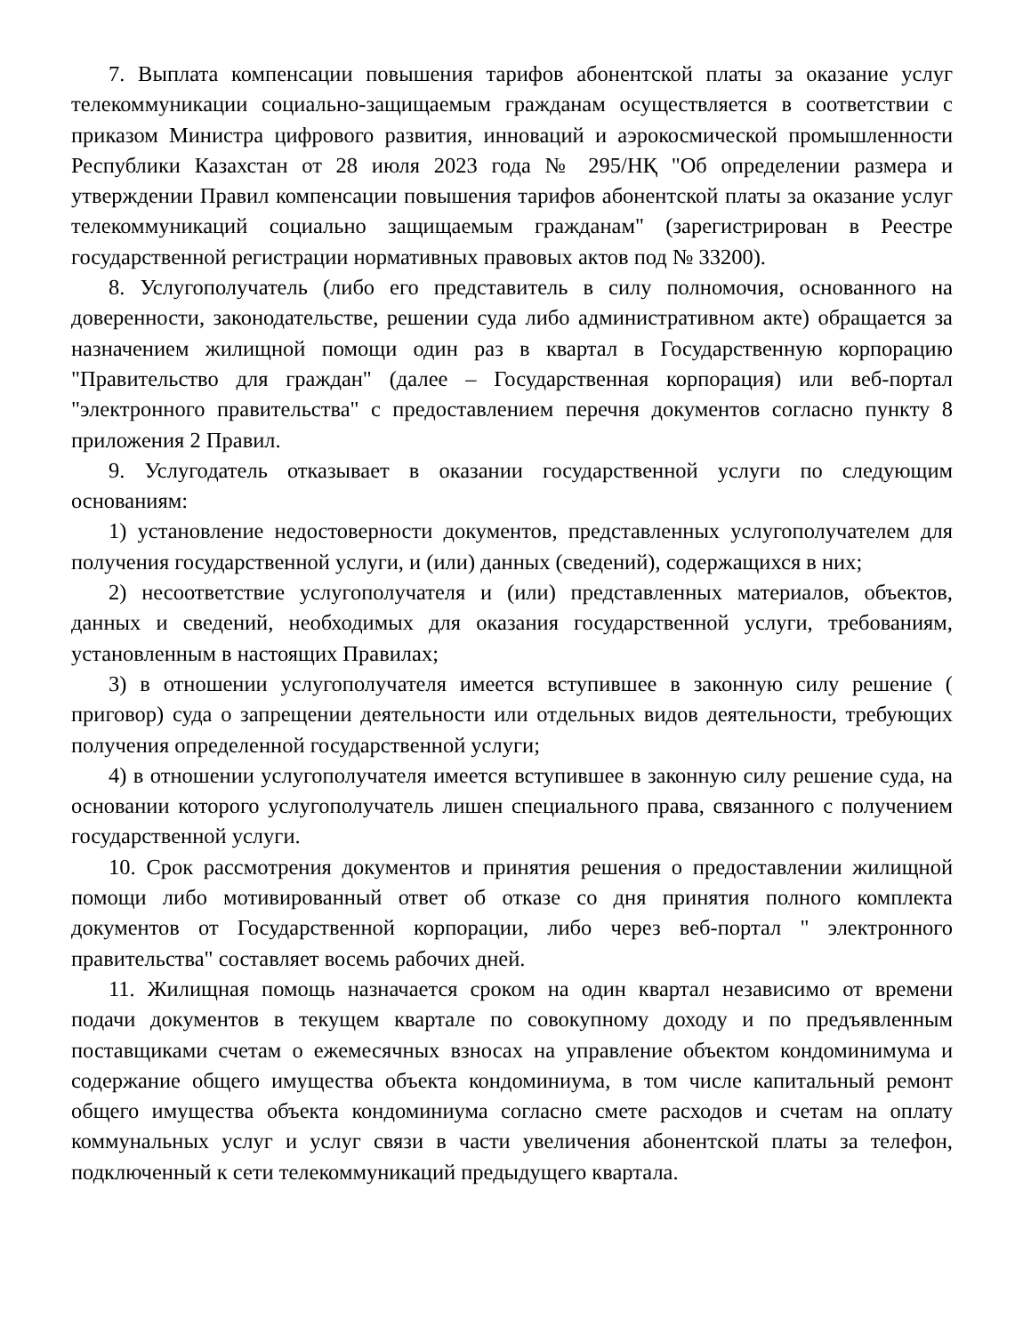7. Выплата компенсации повышения тарифов абонентской платы за оказание услуг телекоммуникации социально-защищаемым гражданам осуществляется в соответствии с приказом Министра цифрового развития, инноваций и аэрокосмической промышленности Республики Казахстан от 28 июля 2023 года № 295/НҚ "Об определении размера и утверждении Правил компенсации повышения тарифов абонентской платы за оказание услуг телекоммуникаций социально защищаемым гражданам" (зарегистрирован в Реестре государственной регистрации нормативных правовых актов под № 33200).
8. Услугополучатель (либо его представитель в силу полномочия, основанного на доверенности, законодательстве, решении суда либо административном акте) обращается за назначением жилищной помощи один раз в квартал в Государственную корпорацию "Правительство для граждан" (далее – Государственная корпорация) или веб-портал "электронного правительства" с предоставлением перечня документов согласно пункту 8 приложения 2 Правил.
9. Услугодатель отказывает в оказании государственной услуги по следующим основаниям:
1) установление недостоверности документов, представленных услугополучателем для получения государственной услуги, и (или) данных (сведений), содержащихся в них;
2) несоответствие услугополучателя и (или) представленных материалов, объектов, данных и сведений, необходимых для оказания государственной услуги, требованиям, установленным в настоящих Правилах;
3) в отношении услугополучателя имеется вступившее в законную силу решение ( приговор) суда о запрещении деятельности или отдельных видов деятельности, требующих получения определенной государственной услуги;
4) в отношении услугополучателя имеется вступившее в законную силу решение суда, на основании которого услугополучатель лишен специального права, связанного с получением государственной услуги.
10. Срок рассмотрения документов и принятия решения о предоставлении жилищной помощи либо мотивированный ответ об отказе со дня принятия полного комплекта документов от Государственной корпорации, либо через веб-портал " электронного правительства" составляет восемь рабочих дней.
11. Жилищная помощь назначается сроком на один квартал независимо от времени подачи документов в текущем квартале по совокупному доходу и по предъявленным поставщиками счетам о ежемесячных взносах на управление объектом кондоминимума и содержание общего имущества объекта кондоминиума, в том числе капитальный ремонт общего имущества объекта кондоминиума согласно смете расходов и счетам на оплату коммунальных услуг и услуг связи в части увеличения абонентской платы за телефон, подключенный к сети телекоммуникаций предыдущего квартала.